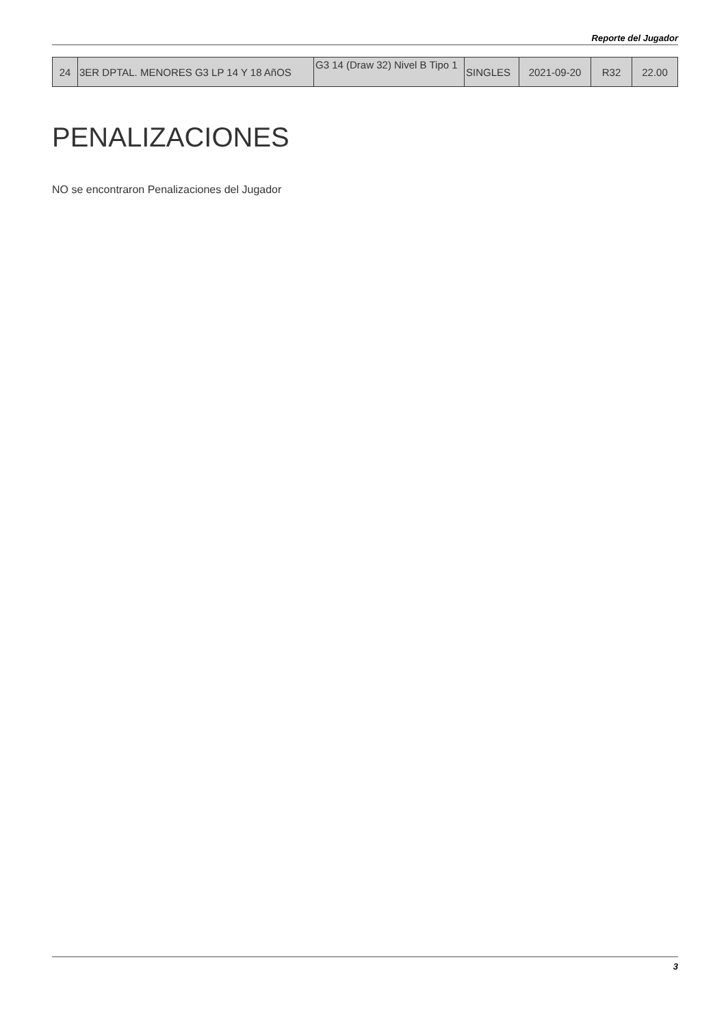Reporte del Jugador
| 24 | 3ER DPTAL. MENORES G3 LP 14 Y 18 AñOS | G3 14 (Draw 32) Nivel B Tipo 1 | SINGLES | 2021-09-20 | R32 | 22.00 |
PENALIZACIONES
NO se encontraron Penalizaciones del Jugador
3